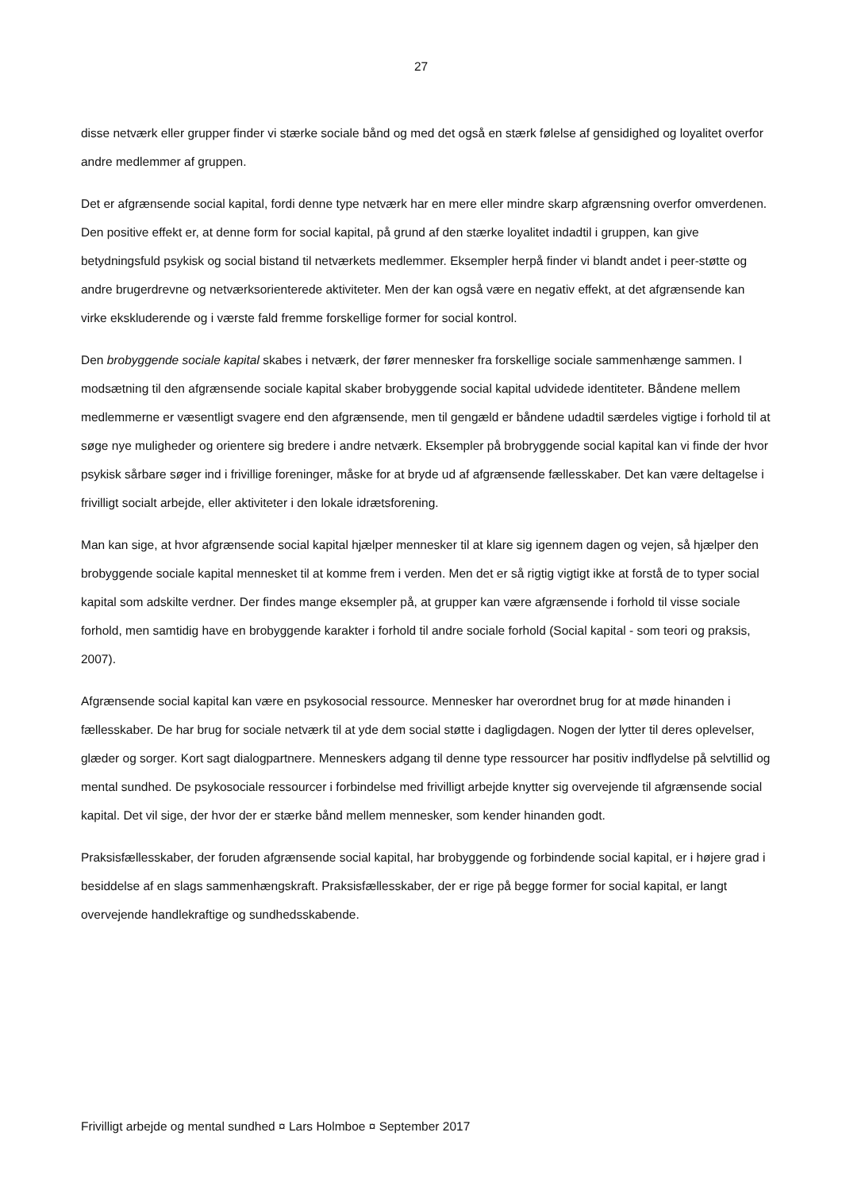27
disse netværk eller grupper finder vi stærke sociale bånd og med det også en stærk følelse af gensidighed og loyalitet overfor andre medlemmer af gruppen.
Det er afgrænsende social kapital, fordi denne type netværk har en mere eller mindre skarp afgrænsning overfor omverdenen. Den positive effekt er, at denne form for social kapital, på grund af den stærke loyalitet indadtil i gruppen, kan give betydningsfuld psykisk og social bistand til netværkets medlemmer. Eksempler herpå finder vi blandt andet i peer-støtte og andre brugerdrevne og netværksorienterede aktiviteter. Men der kan også være en negativ effekt, at det afgrænsende kan virke ekskluderende og i værste fald fremme forskellige former for social kontrol.
Den brobyggende sociale kapital skabes i netværk, der fører mennesker fra forskellige sociale sammenhænge sammen. I modsætning til den afgrænsende sociale kapital skaber brobyggende social kapital udvidede identiteter. Båndene mellem medlemmerne er væsentligt svagere end den afgrænsende, men til gengæld er båndene udadtil særdeles vigtige i forhold til at søge nye muligheder og orientere sig bredere i andre netværk. Eksempler på brobryggende social kapital kan vi finde der hvor psykisk sårbare søger ind i frivillige foreninger, måske for at bryde ud af afgrænsende fællesskaber. Det kan være deltagelse i frivilligt socialt arbejde, eller aktiviteter i den lokale idrætsforening.
Man kan sige, at hvor afgrænsende social kapital hjælper mennesker til at klare sig igennem dagen og vejen, så hjælper den brobyggende sociale kapital mennesket til at komme frem i verden. Men det er så rigtig vigtigt ikke at forstå de to typer social kapital som adskilte verdner. Der findes mange eksempler på, at grupper kan være afgrænsende i forhold til visse sociale forhold, men samtidig have en brobyggende karakter i forhold til andre sociale forhold (Social kapital - som teori og praksis, 2007).
Afgrænsende social kapital kan være en psykosocial ressource. Mennesker har overordnet brug for at møde hinanden i fællesskaber. De har brug for sociale netværk til at yde dem social støtte i dagligdagen. Nogen der lytter til deres oplevelser, glæder og sorger. Kort sagt dialogpartnere. Menneskers adgang til denne type ressourcer har positiv indflydelse på selvtillid og mental sundhed. De psykosociale ressourcer i forbindelse med frivilligt arbejde knytter sig overvejende til afgrænsende social kapital. Det vil sige, der hvor der er stærke bånd mellem mennesker, som kender hinanden godt.
Praksisfællesskaber, der foruden afgrænsende social kapital, har brobyggende og forbindende social kapital, er i højere grad i besiddelse af en slags sammenhængskraft. Praksisfællesskaber, der er rige på begge former for social kapital, er langt overvejende handlekraftige og sundhedsskabende.
Frivilligt arbejde og mental sundhed ¤ Lars Holmboe ¤ September 2017